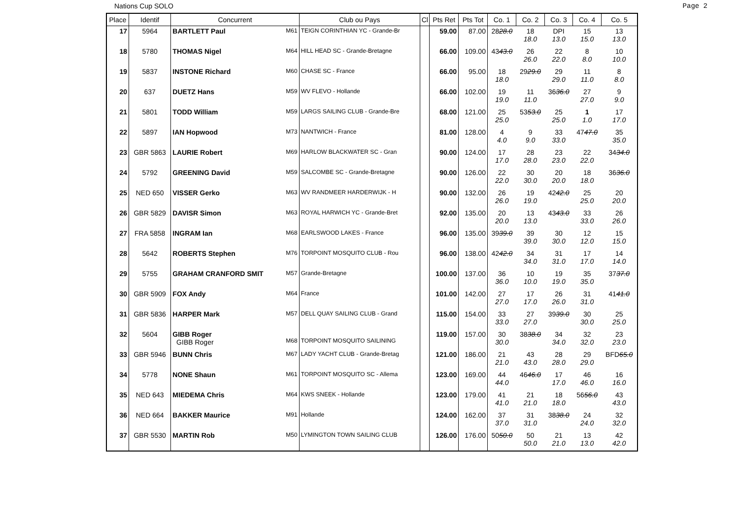Nations Cup SOLO Page 2
| Place | Identif | Concurrent | | Club ou Pays | Cl | Pts Ret | Pts Tot | Co. 1 | Co. 2 | Co. 3 | Co. 4 | Co. 5 |
| --- | --- | --- | --- | --- | --- | --- | --- | --- | --- | --- | --- | --- |
| 17 | 5964 | BARTLETT Paul | M61 | TEIGN CORINTHIAN YC - Grande-Br | | 59.00 | 87.00 | 28 28.0 | 18 18.0 | DPI 13.0 | 15 15.0 | 13 13.0 |
| 18 | 5780 | THOMAS Nigel | M64 | HILL HEAD SC - Grande-Bretagne | | 66.00 | 109.00 | 43 43.0 | 26 26.0 | 22 22.0 | 8 8.0 | 10 10.0 |
| 19 | 5837 | INSTONE Richard | M60 | CHASE SC - France | | 66.00 | 95.00 | 18 18.0 | 29 29.0 | 29 29.0 | 11 11.0 | 8 8.0 |
| 20 | 637 | DUETZ Hans | M59 | WV FLEVO - Hollande | | 66.00 | 102.00 | 19 19.0 | 11 11.0 | 36 36.0 | 27 27.0 | 9 9.0 |
| 21 | 5801 | TODD William | M59 | LARGS SAILING CLUB - Grande-Bre | | 68.00 | 121.00 | 25 25.0 | 53 53.0 | 25 25.0 | 1 1.0 | 17 17.0 |
| 22 | 5897 | IAN Hopwood | M73 | NANTWICH - France | | 81.00 | 128.00 | 4 4.0 | 9 9.0 | 33 33.0 | 47 47.0 | 35 35.0 |
| 23 | GBR 5863 | LAURIE Robert | M69 | HARLOW BLACKWATER SC - Gran | | 90.00 | 124.00 | 17 17.0 | 28 28.0 | 23 23.0 | 22 22.0 | 34 34.0 |
| 24 | 5792 | GREENING David | M59 | SALCOMBE SC - Grande-Bretagne | | 90.00 | 126.00 | 22 22.0 | 30 30.0 | 20 20.0 | 18 18.0 | 36 36.0 |
| 25 | NED 650 | VISSER Gerko | M63 | WV RANDMEER HARDERWIJK - H | | 90.00 | 132.00 | 26 26.0 | 19 19.0 | 42 42.0 | 25 25.0 | 20 20.0 |
| 26 | GBR 5829 | DAVISR Simon | M63 | ROYAL HARWICH YC - Grande-Bret | | 92.00 | 135.00 | 20 20.0 | 13 13.0 | 43 43.0 | 33 33.0 | 26 26.0 |
| 27 | FRA 5858 | INGRAM Ian | M68 | EARLSWOOD LAKES - France | | 96.00 | 135.00 | 39 39.0 | 39 39.0 | 30 30.0 | 12 12.0 | 15 15.0 |
| 28 | 5642 | ROBERTS Stephen | M76 | TORPOINT MOSQUITO CLUB - Rou | | 96.00 | 138.00 | 42 42.0 | 34 34.0 | 31 31.0 | 17 17.0 | 14 14.0 |
| 29 | 5755 | GRAHAM CRANFORD SMIT | M57 | Grande-Bretagne | | 100.00 | 137.00 | 36 36.0 | 10 10.0 | 19 19.0 | 35 35.0 | 37 37.0 |
| 30 | GBR 5909 | FOX Andy | M64 | France | | 101.00 | 142.00 | 27 27.0 | 17 17.0 | 26 26.0 | 31 31.0 | 41 41.0 |
| 31 | GBR 5836 | HARPER Mark | M57 | DELL QUAY SAILING CLUB - Grand | | 115.00 | 154.00 | 33 33.0 | 27 27.0 | 39 39.0 | 30 30.0 | 25 25.0 |
| 32 | 5604 | GIBB Roger GIBB Roger | M68 | TORPOINT MOSQUITO SAILINING | | 119.00 | 157.00 | 30 30.0 | 38 38.0 | 34 34.0 | 32 32.0 | 23 23.0 |
| 33 | GBR 5946 | BUNN Chris | M67 | LADY YACHT CLUB - Grande-Bretag | | 121.00 | 186.00 | 21 21.0 | 43 43.0 | 28 28.0 | 29 29.0 | BFD 65.0 |
| 34 | 5778 | NONE Shaun | M61 | TORPOINT MOSQUITO SC - Allema | | 123.00 | 169.00 | 44 44.0 | 46 46.0 | 17 17.0 | 46 46.0 | 16 16.0 |
| 35 | NED 643 | MIEDEMA Chris | M64 | KWS SNEEK - Hollande | | 123.00 | 179.00 | 41 41.0 | 21 21.0 | 18 18.0 | 56 56.0 | 43 43.0 |
| 36 | NED 664 | BAKKER Maurice | M91 | Hollande | | 124.00 | 162.00 | 37 37.0 | 31 31.0 | 38 38.0 | 24 24.0 | 32 32.0 |
| 37 | GBR 5530 | MARTIN Rob | M50 | LYMINGTON TOWN SAILING CLUB | | 126.00 | 176.00 | 50 50.0 | 50 50.0 | 21 21.0 | 13 13.0 | 42 42.0 |